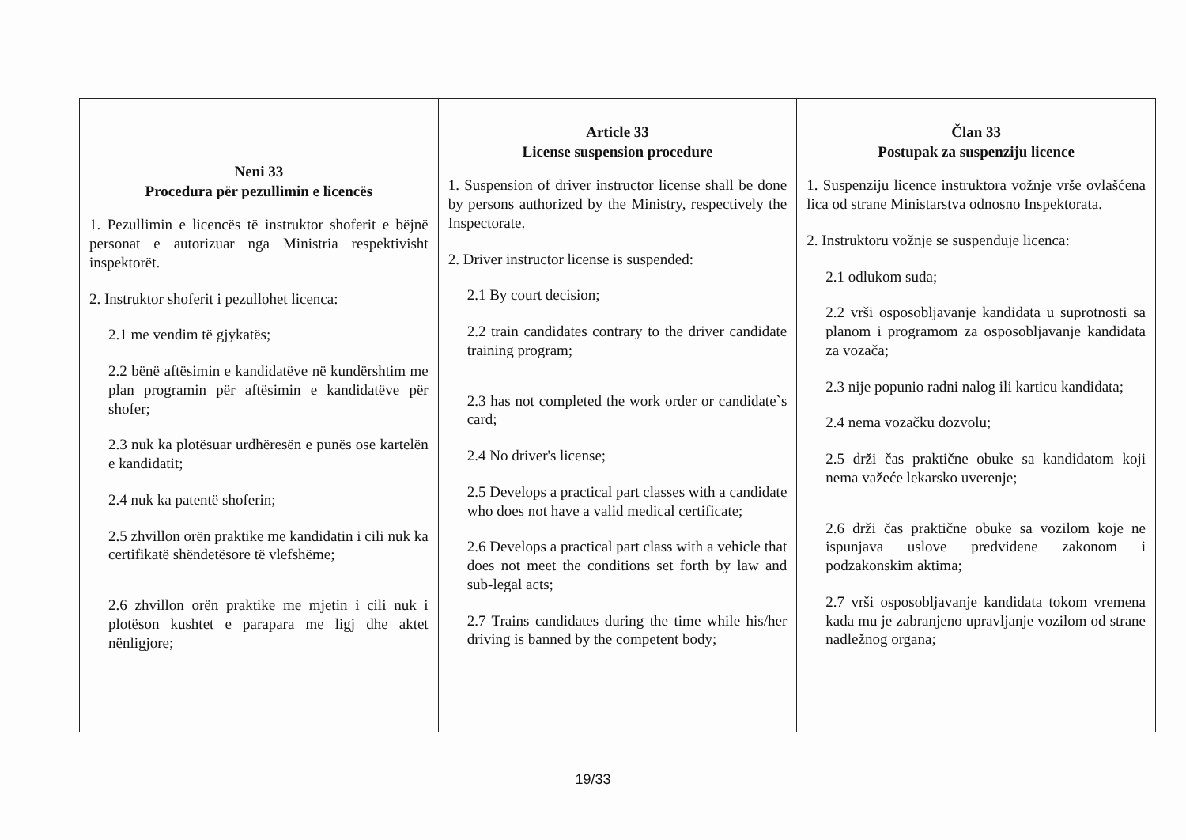| Neni 33 Procedura për pezullimin e licencës 1. Pezullimin e licencës të instruktor shoferit e bëjnë personat e autorizuar nga Ministria respektivisht inspektorët. 2. Instruktor shoferit i pezullohet licenca: 2.1 me vendim të gjykatës; 2.2 bënë aftësimin e kandidatëve në kundërshtim me plan programin për aftësimin e kandidatëve për shofer; 2.3 nuk ka plotësuar urdhëresën e punës ose kartelën e kandidatit; 2.4 nuk ka patentë shoferin; 2.5 zhvillon orën praktike me kandidatin i cili nuk ka certifikatë shëndetësore të vlefshëme; 2.6 zhvillon orën praktike me mjetin i cili nuk i plotëson kushtet e parapara me ligj dhe aktet nënligjore; | Article 33 License suspension procedure 1. Suspension of driver instructor license shall be done by persons authorized by the Ministry, respectively the Inspectorate. 2. Driver instructor license is suspended: 2.1 By court decision; 2.2 train candidates contrary to the driver candidate training program; 2.3 has not completed the work order or candidate`s card; 2.4 No driver's license; 2.5 Develops a practical part classes with a candidate who does not have a valid medical certificate; 2.6 Develops a practical part class with a vehicle that does not meet the conditions set forth by law and sub-legal acts; 2.7 Trains candidates during the time while his/her driving is banned by the competent body; | Član 33 Postupak za suspenziju licence 1. Suspenziju licence instruktora vožnje vrše ovlašćena lica od strane Ministarstva odnosno Inspektorata. 2. Instruktoru vožnje se suspenduje licenca: 2.1 odlukom suda; 2.2 vrši osposobljavanje kandidata u suprotnosti sa planom i programom za osposobljavanje kandidata za vozača; 2.3 nije popunio radni nalog ili karticu kandidata; 2.4 nema vozačku dozvolu; 2.5 drži čas praktične obuke sa kandidatom koji nema važeće lekarsko uverenje; 2.6 drži čas praktične obuke sa vozilom koje ne ispunjava uslove predviđene zakonom i podzakonskim aktima; 2.7 vrši osposobljavanje kandidata tokom vremena kada mu je zabranjeno upravljanje vozilom od strane nadležnog organa; |
19/33